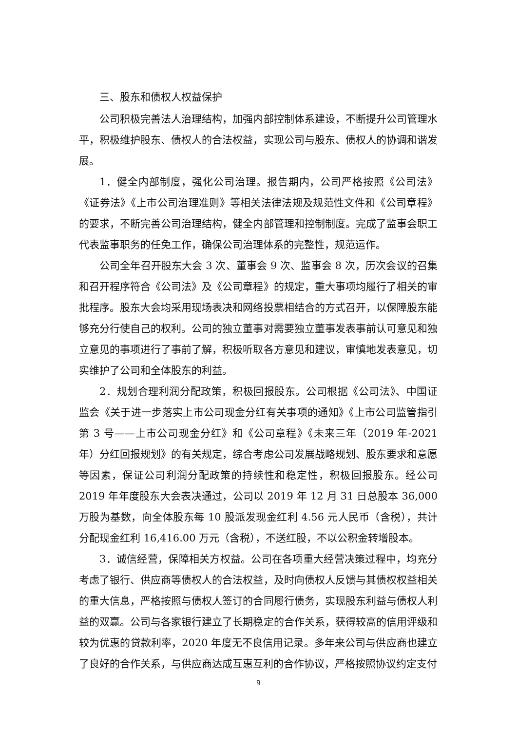三、股东和债权人权益保护
公司积极完善法人治理结构，加强内部控制体系建设，不断提升公司管理水平，积极维护股东、债权人的合法权益，实现公司与股东、债权人的协调和谐发展。
1．健全内部制度，强化公司治理。报告期内，公司严格按照《公司法》《证券法》《上市公司治理准则》等相关法律法规及规范性文件和《公司章程》的要求，不断完善公司治理结构，健全内部管理和控制制度。完成了监事会职工代表监事职务的任免工作，确保公司治理体系的完整性，规范运作。
公司全年召开股东大会 3 次、董事会 9 次、监事会 8 次，历次会议的召集和召开程序符合《公司法》及《公司章程》的规定，重大事项均履行了相关的审批程序。股东大会均采用现场表决和网络投票相结合的方式召开，以保障股东能够充分行使自己的权利。公司的独立董事对需要独立董事发表事前认可意见和独立意见的事项进行了事前了解，积极听取各方意见和建议，审慎地发表意见，切实维护了公司和全体股东的利益。
2．规划合理利润分配政策，积极回报股东。公司根据《公司法》、中国证监会《关于进一步落实上市公司现金分红有关事项的通知》《上市公司监管指引第 3 号——上市公司现金分红》和《公司章程》《未来三年（2019 年-2021 年）分红回报规划》的有关规定，综合考虑公司发展战略规划、股东要求和意愿等因素，保证公司利润分配政策的持续性和稳定性，积极回报股东。经公司 2019 年年度股东大会表决通过，公司以 2019 年 12 月 31 日总股本 36,000 万股为基数，向全体股东每 10 股派发现金红利 4.56 元人民币（含税），共计分配现金红利 16,416.00 万元（含税），不送红股，不以公积金转增股本。
3．诚信经营，保障相关方权益。公司在各项重大经营决策过程中，均充分考虑了银行、供应商等债权人的合法权益，及时向债权人反馈与其债权权益相关的重大信息，严格按照与债权人签订的合同履行债务，实现股东利益与债权人利益的双赢。公司与各家银行建立了长期稳定的合作关系，获得较高的信用评级和较为优惠的贷款利率，2020 年度无不良信用记录。多年来公司与供应商也建立了良好的合作关系，与供应商达成互惠互利的合作协议，严格按照协议约定支付
9